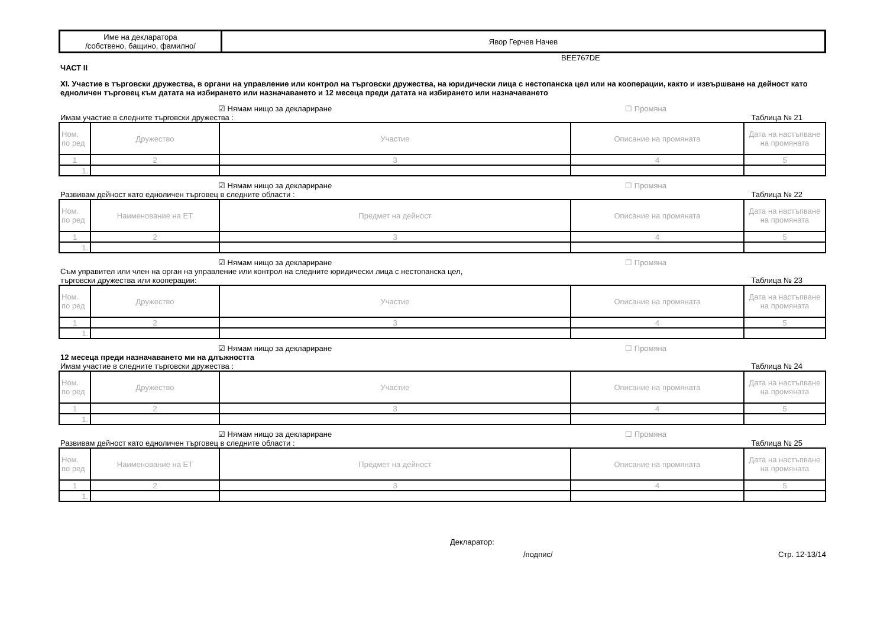| Име на декларатора /собствено, бащино, фамилно/ | Явор Герчев Начев |
BEE767DE
ЧАСТ II
XI. Участие в търговски дружества, в органи на управление или контрол на търговски дружества, на юридически лица с нестопанска цел или на кооперации, както и извършване на дейност като едноличен търговец към датата на избирането или назначаването и 12 месеца преди датата на избирането или назначаването
☑ Нямам нищо за деклариране ☐ Промяна
Имам участие в следните търговски дружества : Таблица № 21
| Ном. по ред | Дружество | Участие | Описание на промяната | Дата на настъпване на промяната |
| --- | --- | --- | --- | --- |
| 1 | 2 | 3 | 4 | 5 |
| 1. | | | | |
☑ Нямам нищо за деклариране ☐ Промяна
Развивам дейност като едноличен търговец в следните области : Таблица № 22
| Ном. по ред | Наименование на ЕТ | Предмет на дейност | Описание на промяната | Дата на настъпване на промяната |
| --- | --- | --- | --- | --- |
| 1 | 2 | 3 | 4 | 5 |
| 1. | | | | |
☑ Нямам нищо за деклариране ☐ Промяна
Съм управител или член на орган на управление или контрол на следните юридически лица с нестопанска цел,
търговски дружества или кооперации: Таблица № 23
| Ном. по ред | Дружество | Участие | Описание на промяната | Дата на настъпване на промяната |
| --- | --- | --- | --- | --- |
| 1 | 2 | 3 | 4 | 5 |
| 1. | | | | |
☑ Нямам нищо за деклариране ☐ Промяна
12 месеца преди назначаването ми на длъжността
Имам участие в следните търговски дружества : Таблица № 24
| Ном. по ред | Дружество | Участие | Описание на промяната | Дата на настъпване на промяната |
| --- | --- | --- | --- | --- |
| 1 | 2 | 3 | 4 | 5 |
| 1. | | | | |
☑ Нямам нищо за деклариране ☐ Промяна
Развивам дейност като едноличен търговец в следните области : Таблица № 25
| Ном. по ред | Наименование на ЕТ | Предмет на дейност | Описание на промяната | Дата на настъпване на промяната |
| --- | --- | --- | --- | --- |
| 1 | 2 | 3 | 4 | 5 |
| 1. | | | | |
Декларатор:
/подпис/ Стр. 12-13/14